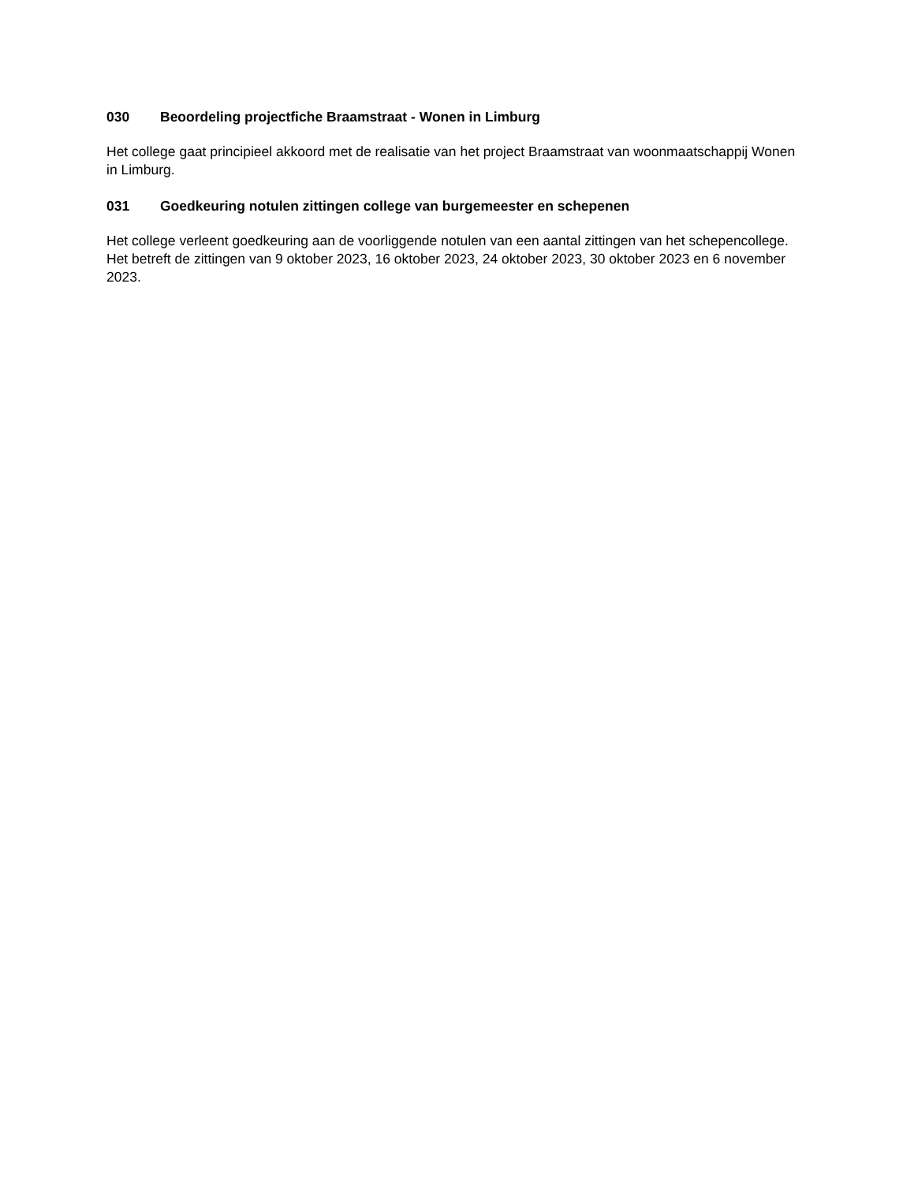030 Beoordeling projectfiche Braamstraat - Wonen in Limburg
Het college gaat principieel akkoord met de realisatie van het project Braamstraat van woonmaatschappij Wonen in Limburg.
031 Goedkeuring notulen zittingen college van burgemeester en schepenen
Het college verleent goedkeuring aan de voorliggende notulen van een aantal zittingen van het schepencollege. Het betreft de zittingen van 9 oktober 2023, 16 oktober 2023, 24 oktober 2023, 30 oktober 2023 en 6 november 2023.